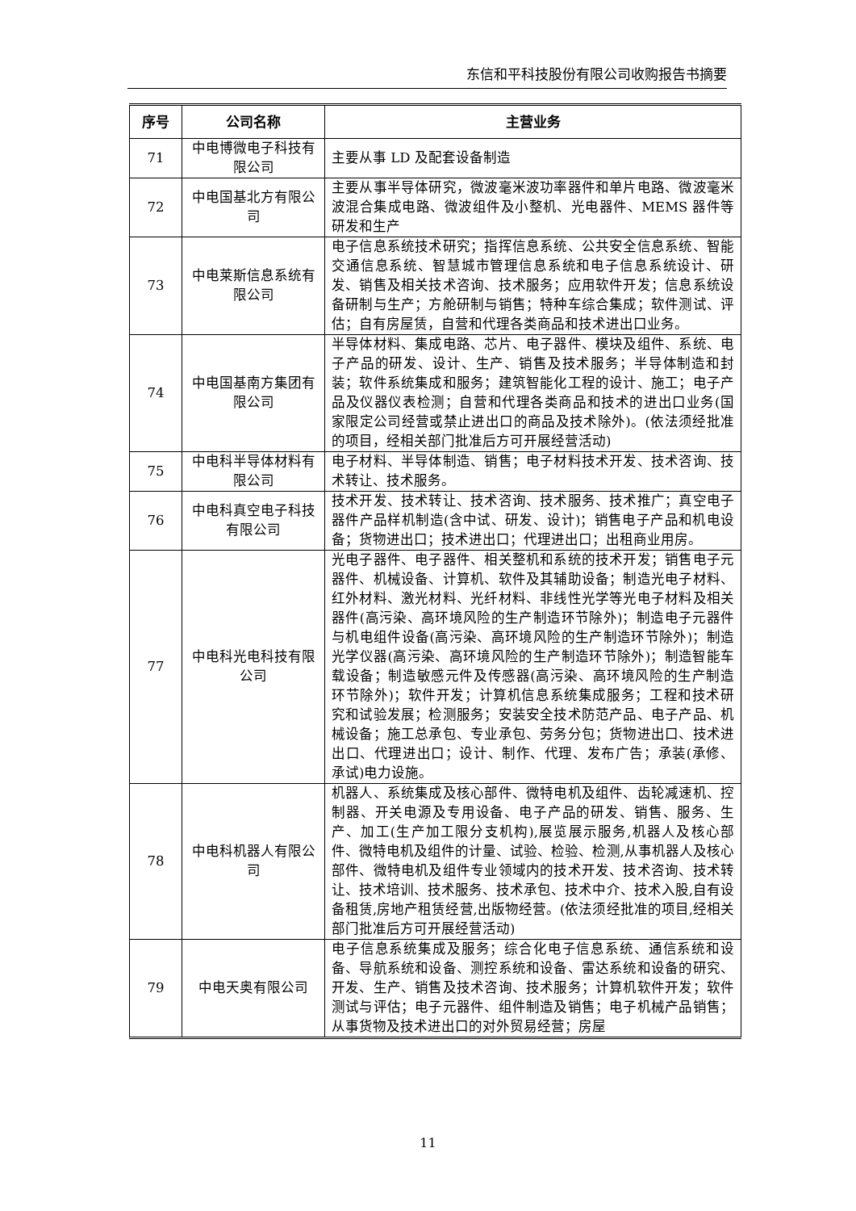东信和平科技股份有限公司收购报告书摘要
| 序号 | 公司名称 | 主营业务 |
| --- | --- | --- |
| 71 | 中电博微电子科技有限公司 | 主要从事 LD 及配套设备制造 |
| 72 | 中电国基北方有限公司 | 主要从事半导体研究，微波毫米波功率器件和单片电路、微波毫米波混合集成电路、微波组件及小整机、光电器件、MEMS 器件等研发和生产 |
| 73 | 中电莱斯信息系统有限公司 | 电子信息系统技术研究；指挥信息系统、公共安全信息系统、智能交通信息系统、智慧城市管理信息系统和电子信息系统设计、研发、销售及相关技术咨询、技术服务；应用软件开发；信息系统设备研制与生产；方舱研制与销售；特种车综合集成；软件测试、评估；自有房屋赁，自营和代理各类商品和技术进出口业务。 |
| 74 | 中电国基南方集团有限公司 | 半导体材料、集成电路、芯片、电子器件、模块及组件、系统、电子产品的研发、设计、生产、销售及技术服务；半导体制造和封装；软件系统集成和服务；建筑智能化工程的设计、施工；电子产品及仪器仪表检测；自营和代理各类商品和技术的进出口业务(国家限定公司经营或禁止进出口的商品及技术除外)。(依法须经批准的项目，经相关部门批准后方可开展经营活动) |
| 75 | 中电科半导体材料有限公司 | 电子材料、半导体制造、销售；电子材料技术开发、技术咨询、技术转让、技术服务。 |
| 76 | 中电科真空电子科技有限公司 | 技术开发、技术转让、技术咨询、技术服务、技术推广；真空电子器件产品样机制造(含中试、研发、设计)；销售电子产品和机电设备；货物进出口；技术进出口；代理进出口；出租商业用房。 |
| 77 | 中电科光电科技有限公司 | 光电子器件、电子器件、相关整机和系统的技术开发；销售电子元器件、机械设备、计算机、软件及其辅助设备；制造光电子材料、红外材料、激光材料、光纤材料、非线性光学等光电子材料及相关器件(高污染、高环境风险的生产制造环节除外)；制造电子元器件与机电组件设备(高污染、高环境风险的生产制造环节除外)；制造光学仪器(高污染、高环境风险的生产制造环节除外)；制造智能车载设备；制造敏感元件及传感器(高污染、高环境风险的生产制造环节除外)；软件开发；计算机信息系统集成服务；工程和技术研究和试验发展；检测服务；安装安全技术防范产品、电子产品、机械设备；施工总承包、专业承包、劳务分包；货物进出口、技术进出口、代理进出口；设计、制作、代理、发布广告；承装(承修、承试)电力设施。 |
| 78 | 中电科机器人有限公司 | 机器人、系统集成及核心部件、微特电机及组件、齿轮减速机、控制器、开关电源及专用设备、电子产品的研发、销售、服务、生产、加工(生产加工限分支机构),展览展示服务,机器人及核心部件、微特电机及组件的计量、试验、检验、检测,从事机器人及核心部件、微特电机及组件专业领域内的技术开发、技术咨询、技术转让、技术培训、技术服务、技术承包、技术中介、技术入股,自有设备租赁,房地产租赁经营,出版物经营。(依法须经批准的项目,经相关部门批准后方可开展经营活动) |
| 79 | 中电天奥有限公司 | 电子信息系统集成及服务；综合化电子信息系统、通信系统和设备、导航系统和设备、测控系统和设备、雷达系统和设备的研究、开发、生产、销售及技术咨询、技术服务；计算机软件开发；软件测试与评估；电子元器件、组件制造及销售；电子机械产品销售；从事货物及技术进出口的对外贸易经营；房屋 |
11